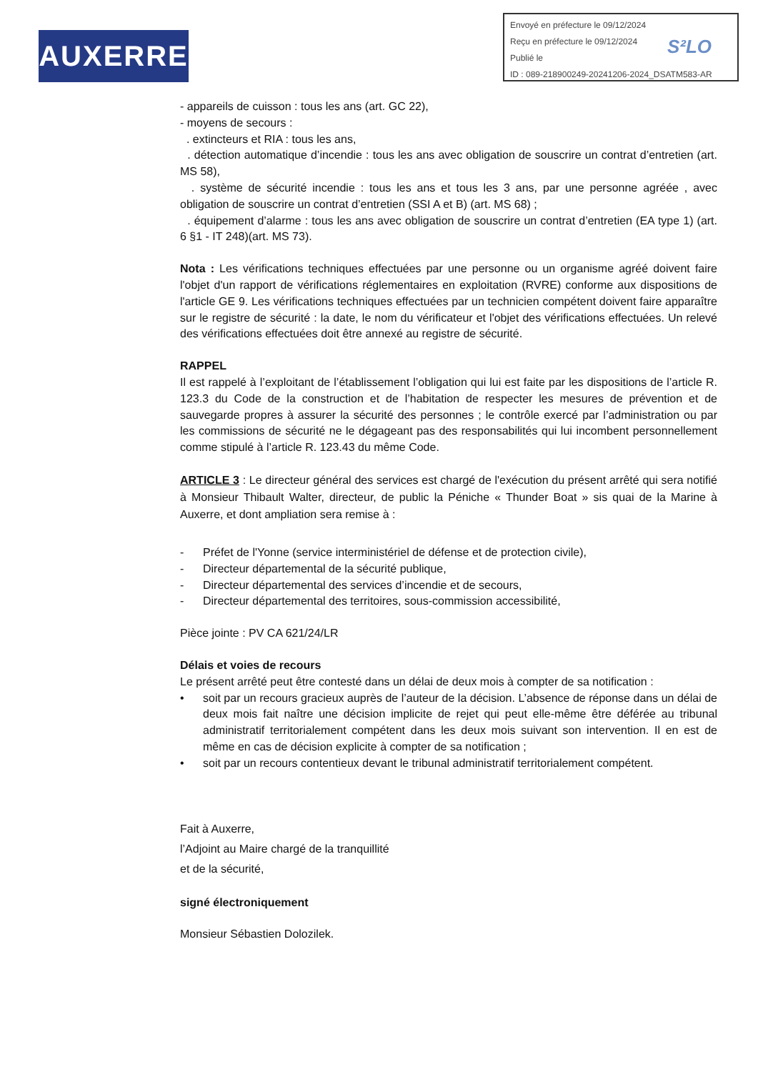AUXERRE
Envoyé en préfecture le 09/12/2024
Reçu en préfecture le 09/12/2024
Publié le
ID : 089-218900249-20241206-2024_DSATM583-AR
S²LO
- appareils de cuisson : tous les ans (art. GC 22),
- moyens de secours :
. extincteurs et RIA : tous les ans,
. détection automatique d’incendie : tous les ans avec obligation de souscrire un contrat d’entretien (art. MS 58),
. système de sécurité incendie : tous les ans et tous les 3 ans, par une personne agréée , avec obligation de souscrire un contrat d’entretien (SSI A et B) (art. MS 68) ;
. équipement d’alarme : tous les ans avec obligation de souscrire un contrat d’entretien (EA type 1) (art. 6 §1 - IT 248)(art. MS 73).
Nota : Les vérifications techniques effectuées par une personne ou un organisme agréé doivent faire l'objet d'un rapport de vérifications réglementaires en exploitation (RVRE) conforme aux dispositions de l'article GE 9. Les vérifications techniques effectuées par un technicien compétent doivent faire apparaître sur le registre de sécurité : la date, le nom du vérificateur et l'objet des vérifications effectuées. Un relevé des vérifications effectuées doit être annexé au registre de sécurité.
RAPPEL
Il est rappelé à l’exploitant de l’établissement l’obligation qui lui est faite par les dispositions de l’article R. 123.3 du Code de la construction et de l’habitation de respecter les mesures de prévention et de sauvegarde propres à assurer la sécurité des personnes ; le contrôle exercé par l’administration ou par les commissions de sécurité ne le dégageant pas des responsabilités qui lui incombent personnellement comme stipulé à l’article R. 123.43 du même Code.
ARTICLE 3 : Le directeur général des services est chargé de l'exécution du présent arrêté qui sera notifié à Monsieur Thibault Walter, directeur, de public la Péniche « Thunder Boat » sis quai de la Marine à Auxerre, et dont ampliation sera remise à :
- Préfet de l'Yonne (service interministériel de défense et de protection civile),
- Directeur départemental de la sécurité publique,
- Directeur départemental des services d’incendie et de secours,
- Directeur départemental des territoires, sous-commission accessibilité,
Pièce jointe : PV CA 621/24/LR
Délais et voies de recours
Le présent arrêté peut être contesté dans un délai de deux mois à compter de sa notification :
• soit par un recours gracieux auprès de l’auteur de la décision. L’absence de réponse dans un délai de deux mois fait naître une décision implicite de rejet qui peut elle-même être déférée au tribunal administratif territorialement compétent dans les deux mois suivant son intervention. Il en est de même en cas de décision explicite à compter de sa notification ;
• soit par un recours contentieux devant le tribunal administratif territorialement compétent.
Fait à Auxerre,
l’Adjoint au Maire chargé de la tranquillité
et de la sécurité,
signé électroniquement
Monsieur Sébastien Dolozilek.